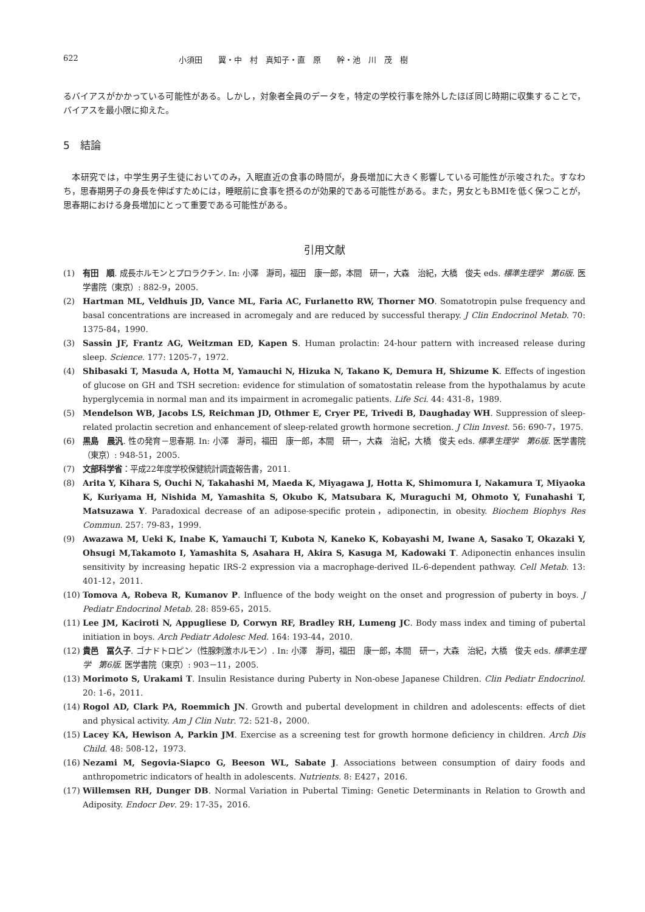622 小須田　　翼・中　村　真知子・直　原　　幹・池　川　茂　樹
るバイアスがかかっている可能性がある。しかし，対象者全員のデータを，特定の学校行事を除外したほぼ同じ時期に収集することで，バイアスを最小限に抑えた。
5　結論
　本研究では，中学生男子生徒においてのみ，入眠直近の食事の時間が，身長増加に大きく影響している可能性が示唆された。すなわち，思春期男子の身長を伸ばすためには，睡眠前に食事を摂るのが効果的である可能性がある。また，男女ともBMIを低く保つことが，思春期における身長増加にとって重要である可能性がある。
引用文献
(1) 有田　順. 成長ホルモンとプロラクチン. In: 小澤　瀞司，福田　康一郎，本間　研一，大森　治紀，大橋　俊夫 eds. 標準生理学　第6版. 医学書院（東京）: 882-9，2005.
(2) Hartman ML, Veldhuis JD, Vance ML, Faria AC, Furlanetto RW, Thorner MO. Somatotropin pulse frequency and basal concentrations are increased in acromegaly and are reduced by successful therapy. J Clin Endocrinol Metab. 70: 1375-84，1990.
(3) Sassin JF, Frantz AG, Weitzman ED, Kapen S. Human prolactin: 24-hour pattern with increased release during sleep. Science. 177: 1205-7，1972.
(4) Shibasaki T, Masuda A, Hotta M, Yamauchi N, Hizuka N, Takano K, Demura H, Shizume K. Effects of ingestion of glucose on GH and TSH secretion: evidence for stimulation of somatostatin release from the hypothalamus by acute hyperglycemia in normal man and its impairment in acromegalic patients. Life Sci. 44: 431-8，1989.
(5) Mendelson WB, Jacobs LS, Reichman JD, Othmer E, Cryer PE, Trivedi B, Daughaday WH. Suppression of sleep-related prolactin secretion and enhancement of sleep-related growth hormone secretion. J Clin Invest. 56: 690-7，1975.
(6) 黒島　晨汎. 性の発育－思春期. In: 小澤　瀞司，福田　康一郎，本間　研一，大森　治紀，大橋　俊夫 eds. 標準生理学　第6版. 医学書院（東京）: 948-51，2005.
(7) 文部科学省：平成22年度学校保健統計調査報告書，2011.
(8) Arita Y, Kihara S, Ouchi N, Takahashi M, Maeda K, Miyagawa J, Hotta K, Shimomura I, Nakamura T, Miyaoka K, Kuriyama H, Nishida M, Yamashita S, Okubo K, Matsubara K, Muraguchi M, Ohmoto Y, Funahashi T, Matsuzawa Y. Paradoxical decrease of an adipose-specific protein，adiponectin, in obesity. Biochem Biophys Res Commun. 257: 79-83，1999.
(9) Awazawa M, Ueki K, Inabe K, Yamauchi T, Kubota N, Kaneko K, Kobayashi M, Iwane A, Sasako T, Okazaki Y, Ohsugi M,Takamoto I, Yamashita S, Asahara H, Akira S, Kasuga M, Kadowaki T. Adiponectin enhances insulin sensitivity by increasing hepatic IRS-2 expression via a macrophage-derived IL-6-dependent pathway. Cell Metab. 13: 401-12，2011.
(10) Tomova A, Robeva R, Kumanov P. Influence of the body weight on the onset and progression of puberty in boys. J Pediatr Endocrinol Metab. 28: 859-65，2015.
(11) Lee JM, Kaciroti N, Appugliese D, Corwyn RF, Bradley RH, Lumeng JC. Body mass index and timing of pubertal initiation in boys. Arch Pediatr Adolesc Med. 164: 193-44，2010.
(12) 貴邑　冨久子. ゴナドトロピン（性腺刺激ホルモン）. In: 小澤　瀞司，福田　康一郎，本間　研一，大森　治紀，大橋　俊夫 eds. 標準生理学　第6版. 医学書院（東京）: 903－11，2005.
(13) Morimoto S, Urakami T. Insulin Resistance during Puberty in Non-obese Japanese Children. Clin Pediatr Endocrinol. 20: 1-6，2011.
(14) Rogol AD, Clark PA, Roemmich JN. Growth and pubertal development in children and adolescents: effects of diet and physical activity. Am J Clin Nutr. 72: 521-8，2000.
(15) Lacey KA, Hewison A, Parkin JM. Exercise as a screening test for growth hormone deficiency in children. Arch Dis Child. 48: 508-12，1973.
(16) Nezami M, Segovia-Siapco G, Beeson WL, Sabate J. Associations between consumption of dairy foods and anthropometric indicators of health in adolescents. Nutrients. 8: E427，2016.
(17) Willemsen RH, Dunger DB. Normal Variation in Pubertal Timing: Genetic Determinants in Relation to Growth and Adiposity. Endocr Dev. 29: 17-35，2016.